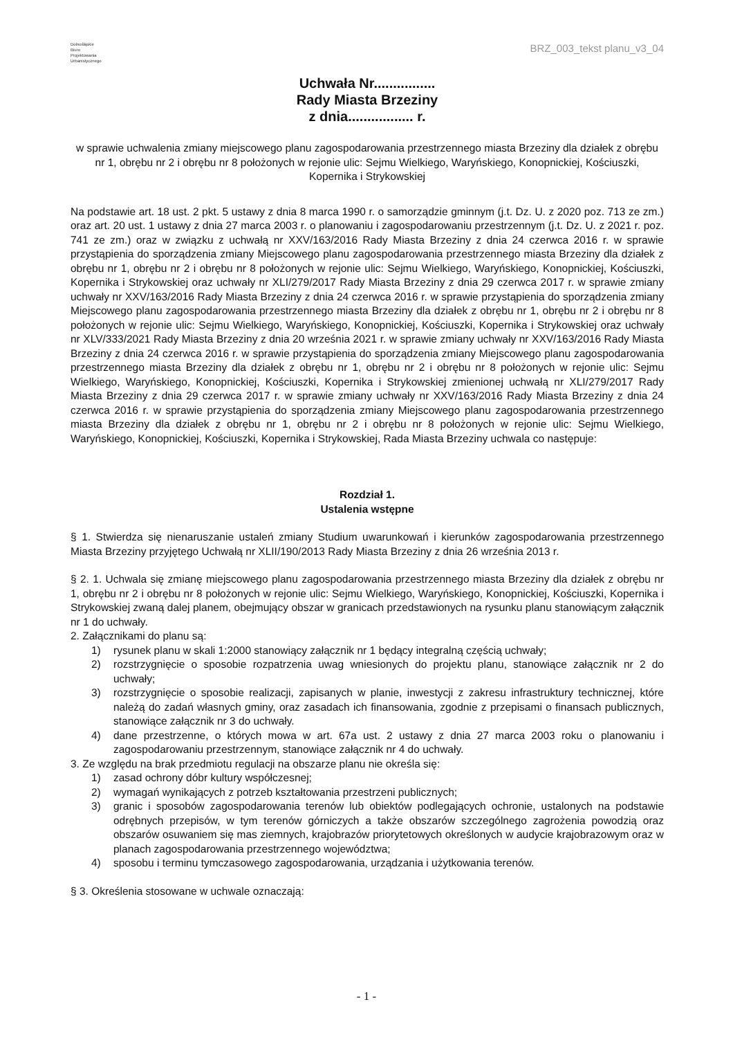Dolnośląskie
Biuro
Projektowania
Urbanistycznego
BRZ_003_tekst planu_v3_04
Uchwała Nr................
Rady Miasta Brzeziny
z dnia................. r.
w sprawie uchwalenia zmiany miejscowego planu zagospodarowania przestrzennego miasta Brzeziny dla działek z obrębu nr 1, obrębu nr 2 i obrębu nr 8 położonych w rejonie ulic: Sejmu Wielkiego, Waryńskiego, Konopnickiej, Kościuszki, Kopernika i Strykowskiej
Na podstawie art. 18 ust. 2 pkt. 5 ustawy z dnia 8 marca 1990 r. o samorządzie gminnym (j.t. Dz. U. z 2020 poz. 713 ze zm.) oraz art. 20 ust. 1 ustawy z dnia 27 marca 2003 r. o planowaniu i zagospodarowaniu przestrzennym (j.t. Dz. U. z 2021 r. poz. 741 ze zm.) oraz w związku z uchwałą nr XXV/163/2016 Rady Miasta Brzeziny z dnia 24 czerwca 2016 r. w sprawie przystąpienia do sporządzenia zmiany Miejscowego planu zagospodarowania przestrzennego miasta Brzeziny dla działek z obrębu nr 1, obrębu nr 2 i obrębu nr 8 położonych w rejonie ulic: Sejmu Wielkiego, Waryńskiego, Konopnickiej, Kościuszki, Kopernika i Strykowskiej oraz uchwały nr XLI/279/2017 Rady Miasta Brzeziny z dnia 29 czerwca 2017 r. w sprawie zmiany uchwały nr XXV/163/2016 Rady Miasta Brzeziny z dnia 24 czerwca 2016 r. w sprawie przystąpienia do sporządzenia zmiany Miejscowego planu zagospodarowania przestrzennego miasta Brzeziny dla działek z obrębu nr 1, obrębu nr 2 i obrębu nr 8 położonych w rejonie ulic: Sejmu Wielkiego, Waryńskiego, Konopnickiej, Kościuszki, Kopernika i Strykowskiej oraz uchwały nr XLV/333/2021 Rady Miasta Brzeziny z dnia 20 września 2021 r. w sprawie zmiany uchwały nr XXV/163/2016 Rady Miasta Brzeziny z dnia 24 czerwca 2016 r. w sprawie przystąpienia do sporządzenia zmiany Miejscowego planu zagospodarowania przestrzennego miasta Brzeziny dla działek z obrębu nr 1, obrębu nr 2 i obrębu nr 8 położonych w rejonie ulic: Sejmu Wielkiego, Waryńskiego, Konopnickiej, Kościuszki, Kopernika i Strykowskiej zmienionej uchwałą nr XLI/279/2017 Rady Miasta Brzeziny z dnia 29 czerwca 2017 r. w sprawie zmiany uchwały nr XXV/163/2016 Rady Miasta Brzeziny z dnia 24 czerwca 2016 r. w sprawie przystąpienia do sporządzenia zmiany Miejscowego planu zagospodarowania przestrzennego miasta Brzeziny dla działek z obrębu nr 1, obrębu nr 2 i obrębu nr 8 położonych w rejonie ulic: Sejmu Wielkiego, Waryńskiego, Konopnickiej, Kościuszki, Kopernika i Strykowskiej, Rada Miasta Brzeziny uchwala co następuje:
Rozdział 1.
Ustalenia wstępne
§ 1. Stwierdza się nienaruszanie ustaleń zmiany Studium uwarunkowań i kierunków zagospodarowania przestrzennego Miasta Brzeziny przyjętego Uchwałą nr XLII/190/2013 Rady Miasta Brzeziny z dnia 26 września 2013 r.
§ 2. 1. Uchwala się zmianę miejscowego planu zagospodarowania przestrzennego miasta Brzeziny dla działek z obrębu nr 1, obrębu nr 2 i obrębu nr 8 położonych w rejonie ulic: Sejmu Wielkiego, Waryńskiego, Konopnickiej, Kościuszki, Kopernika i Strykowskiej zwaną dalej planem, obejmujący obszar w granicach przedstawionych na rysunku planu stanowiącym załącznik nr 1 do uchwały.
2. Załącznikami do planu są:
1) rysunek planu w skali 1:2000 stanowiący załącznik nr 1 będący integralną częścią uchwały;
2) rozstrzygnięcie o sposobie rozpatrzenia uwag wniesionych do projektu planu, stanowiące załącznik nr 2 do uchwały;
3) rozstrzygnięcie o sposobie realizacji, zapisanych w planie, inwestycji z zakresu infrastruktury technicznej, które należą do zadań własnych gminy, oraz zasadach ich finansowania, zgodnie z przepisami o finansach publicznych, stanowiące załącznik nr 3 do uchwały.
4) dane przestrzenne, o których mowa w art. 67a ust. 2 ustawy z dnia 27 marca 2003 roku o planowaniu i zagospodarowaniu przestrzennym, stanowiące załącznik nr 4 do uchwały.
3. Ze względu na brak przedmiotu regulacji na obszarze planu nie określa się:
1) zasad ochrony dóbr kultury współczesnej;
2) wymagań wynikających z potrzeb kształtowania przestrzeni publicznych;
3) granic i sposobów zagospodarowania terenów lub obiektów podlegających ochronie, ustalonych na podstawie odrębnych przepisów, w tym terenów górniczych a także obszarów szczególnego zagrożenia powodzią oraz obszarów osuwaniem się mas ziemnych, krajobrazów priorytetowych określonych w audycie krajobrazowym oraz w planach zagospodarowania przestrzennego województwa;
4) sposobu i terminu tymczasowego zagospodarowania, urządzania i użytkowania terenów.
§ 3. Określenia stosowane w uchwale oznaczają:
- 1 -